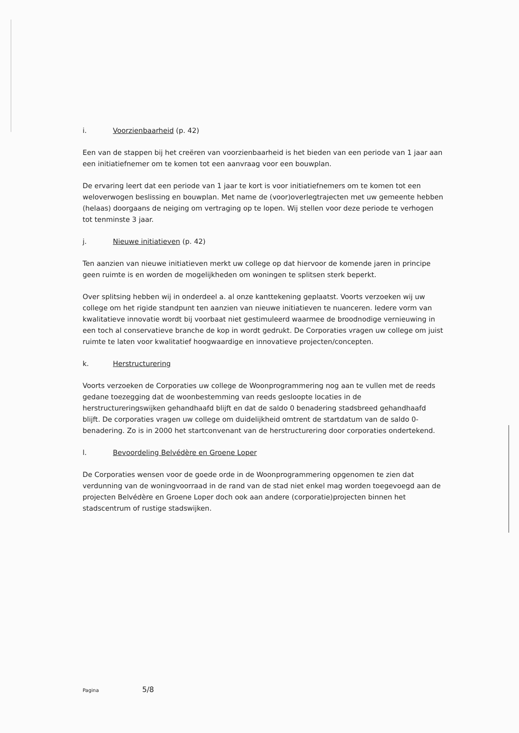i. Voorzienbaarheid (p. 42)
Een van de stappen bij het creëren van voorzienbaarheid is het bieden van een periode van 1 jaar aan een initiatiefnemer om te komen tot een aanvraag voor een bouwplan.
De ervaring leert dat een periode van 1 jaar te kort is voor initiatiefnemers om te komen tot een weloverwogen beslissing en bouwplan. Met name de (voor)overlegtrajecten met uw gemeente hebben (helaas) doorgaans de neiging om vertraging op te lopen. Wij stellen voor deze periode te verhogen tot tenminste 3 jaar.
j. Nieuwe initiatieven (p. 42)
Ten aanzien van nieuwe initiatieven merkt uw college op dat hiervoor de komende jaren in principe geen ruimte is en worden de mogelijkheden om woningen te splitsen sterk beperkt.
Over splitsing hebben wij in onderdeel a. al onze kanttekening geplaatst. Voorts verzoeken wij uw college om het rigide standpunt ten aanzien van nieuwe initiatieven te nuanceren. Iedere vorm van kwalitatieve innovatie wordt bij voorbaat niet gestimuleerd waarmee de broodnodige vernieuwing in een toch al conservatieve branche de kop in wordt gedrukt. De Corporaties vragen uw college om juist ruimte te laten voor kwalitatief hoogwaardige en innovatieve projecten/concepten.
k. Herstructurering
Voorts verzoeken de Corporaties uw college de Woonprogrammering nog aan te vullen met de reeds gedane toezegging dat de woonbestemming van reeds gesloopte locaties in de herstructureringswijken gehandhaafd blijft en dat de saldo 0 benadering stadsbreed gehandhaafd blijft. De corporaties vragen uw college om duidelijkheid omtrent de startdatum van de saldo 0-benadering. Zo is in 2000 het startconvenant van de herstructurering door corporaties ondertekend.
l. Bevoordeling Belvédère en Groene Loper
De Corporaties wensen voor de goede orde in de Woonprogrammering opgenomen te zien dat verdunning van de woningvoorraad in de rand van de stad niet enkel mag worden toegevoegd aan de projecten Belvédère en Groene Loper doch ook aan andere (corporatie)projecten binnen het stadscentrum of rustige stadswijken.
Pagina 5/8